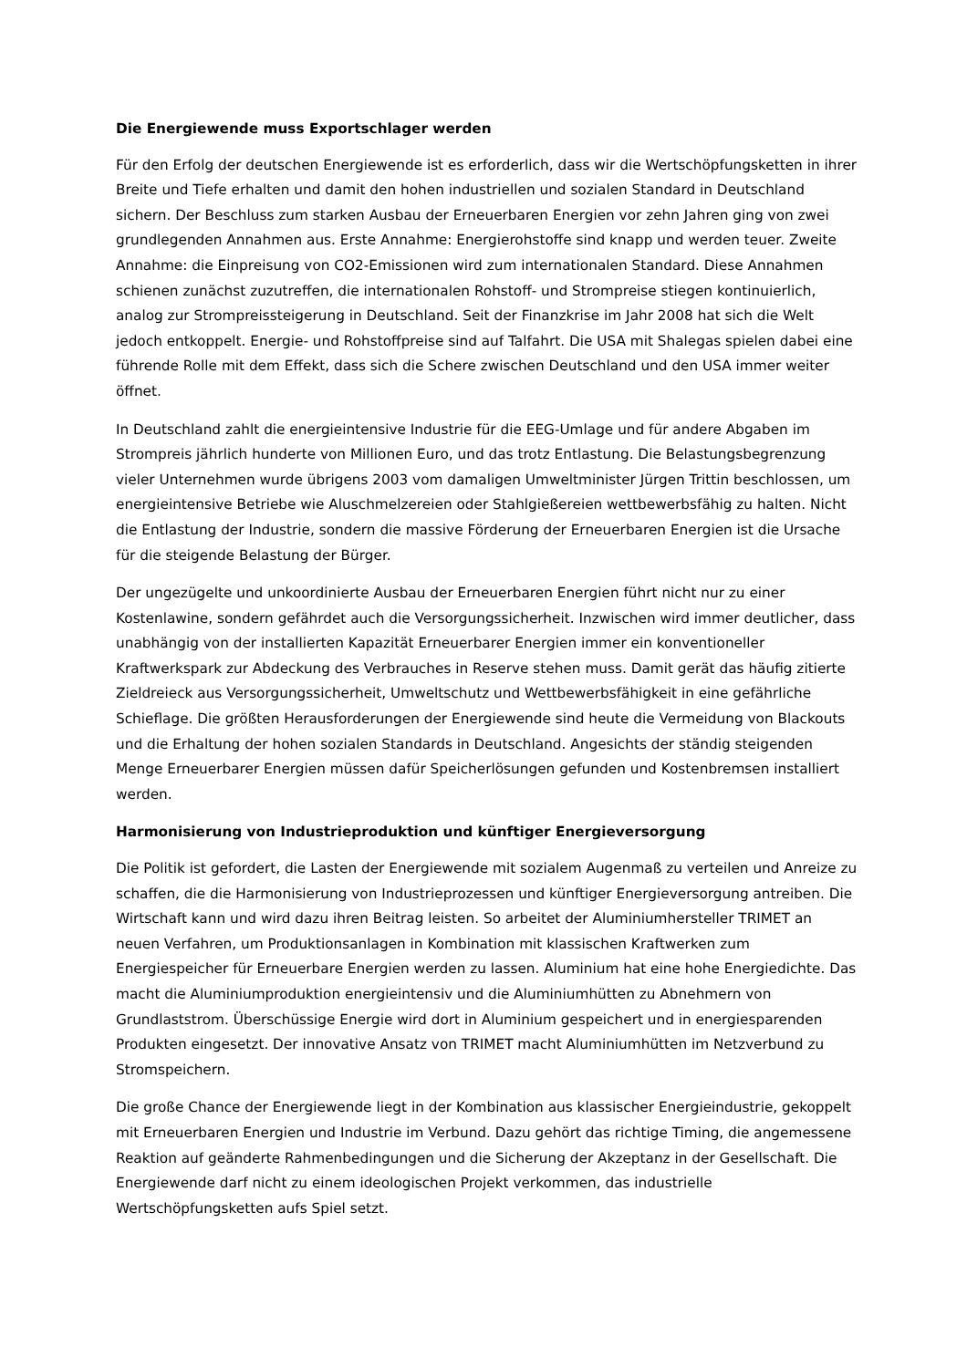Die Energiewende muss Exportschlager werden
Für den Erfolg der deutschen Energiewende ist es erforderlich, dass wir die Wertschöpfungsketten in ihrer Breite und Tiefe erhalten und damit den hohen industriellen und sozialen Standard in Deutschland sichern. Der Beschluss zum starken Ausbau der Erneuerbaren Energien vor zehn Jahren ging von zwei grundlegenden Annahmen aus. Erste Annahme: Energierohstoffe sind knapp und werden teuer. Zweite Annahme: die Einpreisung von CO2-Emissionen wird zum internationalen Standard. Diese Annahmen schienen zunächst zuzutreffen, die internationalen Rohstoff- und Strompreise stiegen kontinuierlich, analog zur Strompreissteigerung in Deutschland. Seit der Finanzkrise im Jahr 2008 hat sich die Welt jedoch entkoppelt. Energie- und Rohstoffpreise sind auf Talfahrt. Die USA mit Shalegas spielen dabei eine führende Rolle mit dem Effekt, dass sich die Schere zwischen Deutschland und den USA immer weiter öffnet.
In Deutschland zahlt die energieintensive Industrie für die EEG-Umlage und für andere Abgaben im Strompreis jährlich hunderte von Millionen Euro, und das trotz Entlastung. Die Belastungsbegrenzung vieler Unternehmen wurde übrigens 2003 vom damaligen Umweltminister Jürgen Trittin beschlossen, um energieintensive Betriebe wie Aluschmelzereien oder Stahlgießereien wettbewerbsfähig zu halten. Nicht die Entlastung der Industrie, sondern die massive Förderung der Erneuerbaren Energien ist die Ursache für die steigende Belastung der Bürger.
Der ungezügelte und unkoordinierte Ausbau der Erneuerbaren Energien führt nicht nur zu einer Kostenlawine, sondern gefährdet auch die Versorgungssicherheit. Inzwischen wird immer deutlicher, dass unabhängig von der installierten Kapazität Erneuerbarer Energien immer ein konventioneller Kraftwerkspark zur Abdeckung des Verbrauches in Reserve stehen muss. Damit gerät das häufig zitierte Zieldreieck aus Versorgungssicherheit, Umweltschutz und Wettbewerbsfähigkeit in eine gefährliche Schieflage. Die größten Herausforderungen der Energiewende sind heute die Vermeidung von Blackouts und die Erhaltung der hohen sozialen Standards in Deutschland. Angesichts der ständig steigenden Menge Erneuerbarer Energien müssen dafür Speicherlösungen gefunden und Kostenbremsen installiert werden.
Harmonisierung von Industrieproduktion und künftiger Energieversorgung
Die Politik ist gefordert, die Lasten der Energiewende mit sozialem Augenmaß zu verteilen und Anreize zu schaffen, die die Harmonisierung von Industrieprozessen und künftiger Energieversorgung antreiben. Die Wirtschaft kann und wird dazu ihren Beitrag leisten. So arbeitet der Aluminiumhersteller TRIMET an neuen Verfahren, um Produktionsanlagen in Kombination mit klassischen Kraftwerken zum Energiespeicher für Erneuerbare Energien werden zu lassen. Aluminium hat eine hohe Energiedichte. Das macht die Aluminiumproduktion energieintensiv und die Aluminiumhütten zu Abnehmern von Grundlaststrom. Überschüssige Energie wird dort in Aluminium gespeichert und in energiesparenden Produkten eingesetzt. Der innovative Ansatz von TRIMET macht Aluminiumhütten im Netzverbund zu Stromspeichern.
Die große Chance der Energiewende liegt in der Kombination aus klassischer Energieindustrie, gekoppelt mit Erneuerbaren Energien und Industrie im Verbund. Dazu gehört das richtige Timing, die angemessene Reaktion auf geänderte Rahmenbedingungen und die Sicherung der Akzeptanz in der Gesellschaft. Die Energiewende darf nicht zu einem ideologischen Projekt verkommen, das industrielle Wertschöpfungsketten aufs Spiel setzt.